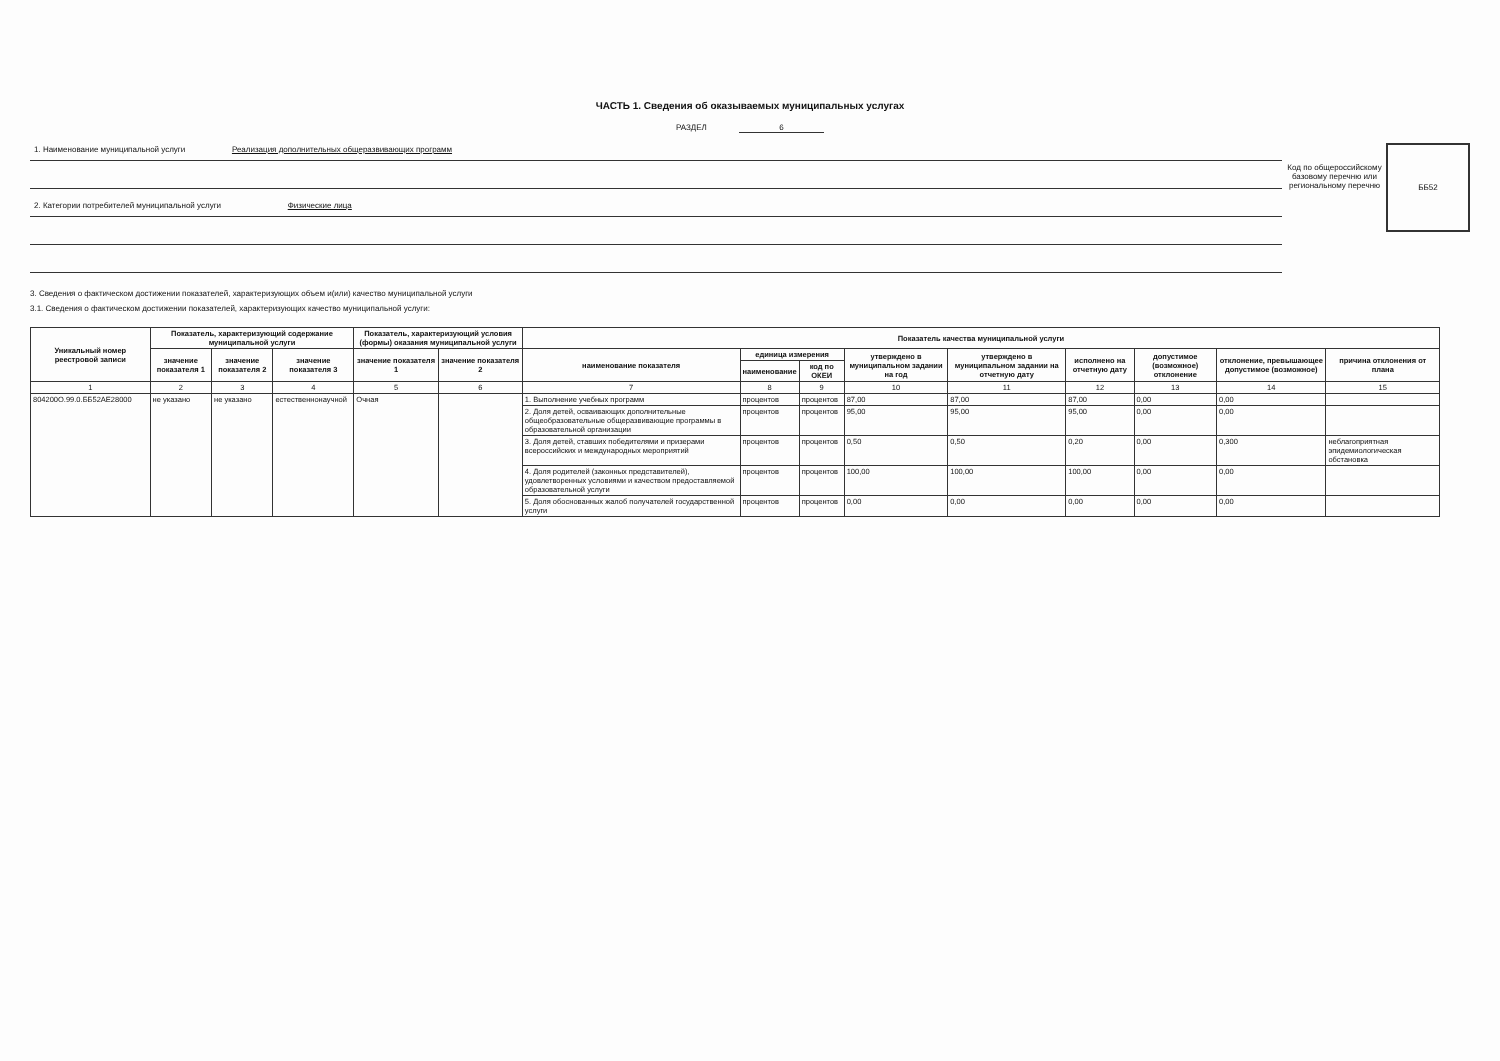ЧАСТЬ 1. Сведения об оказываемых муниципальных услугах
РАЗДЕЛ 6
1. Наименование муниципальной услуги Реализация дополнительных общеразвивающих программ
2. Категории потребителей муниципальной услуги Физические лица
Код по общероссийскому базовому перечню или региональному перечню
ББ52
3. Сведения о фактическом достижении показателей, характеризующих объем и(или) качество муниципальной услуги
3.1. Сведения о фактическом достижении показателей, характеризующих качество муниципальной услуги:
| Уникальный номер реестровой записи | Показатель, характеризующий содержание муниципальной услуги | | | Показатель, характеризующий условия (формы) оказания муниципальной услуги | | Показатель качества муниципальной услуги | | | | | | | | |
| --- | --- | --- | --- | --- | --- | --- | --- | --- | --- | --- | --- | --- | --- | --- |
| | значение показателя 1 | значение показателя 2 | значение показателя 3 | значение показателя 1 | значение показателя 2 | наименование показателя | единица измерения | | утверждено в муниципальном задании на год | утверждено в муниципальном задании на отчетную дату | исполнено на отчетную дату | допустимое (возможное) отклонение | отклонение, превышающее допустимое (возможное) | причина отклонения от плана |
| | | | | | | | наименование | код по ОКЕИ | | | | | | |
| 1 | 2 | 3 | 4 | 5 | 6 | 7 | 8 | 9 | 10 | 11 | 12 | 13 | 14 | 15 |
| 804200О.99.0.ББ52АЕ28000 | не указано | не указано | естественнонаучной | Очная | | 1. Выполнение учебных программ | процентов | процентов | 87,00 | 87,00 | 87,00 | 0,00 | 0,00 | |
| | | | | | | 2. Доля детей, осваивающих дополнительные общеобразовательные общеразвивающие программы в образовательной организации | процентов | процентов | 95,00 | 95,00 | 95,00 | 0,00 | 0,00 | |
| | | | | | | 3. Доля детей, ставших победителями и призерами всероссийских и международных мероприятий | процентов | процентов | 0,50 | 0,50 | 0,20 | 0,00 | 0,300 | неблагоприятная эпидемиологическая обстановка |
| | | | | | | 4. Доля родителей (законных представителей), удовлетворенных условиями и качеством предоставляемой образовательной услуги | процентов | процентов | 100,00 | 100,00 | 100,00 | 0,00 | 0,00 | |
| | | | | | | 5. Доля обоснованных жалоб получателей государственной услуги | процентов | процентов | 0,00 | 0,00 | 0,00 | 0,00 | 0,00 | |